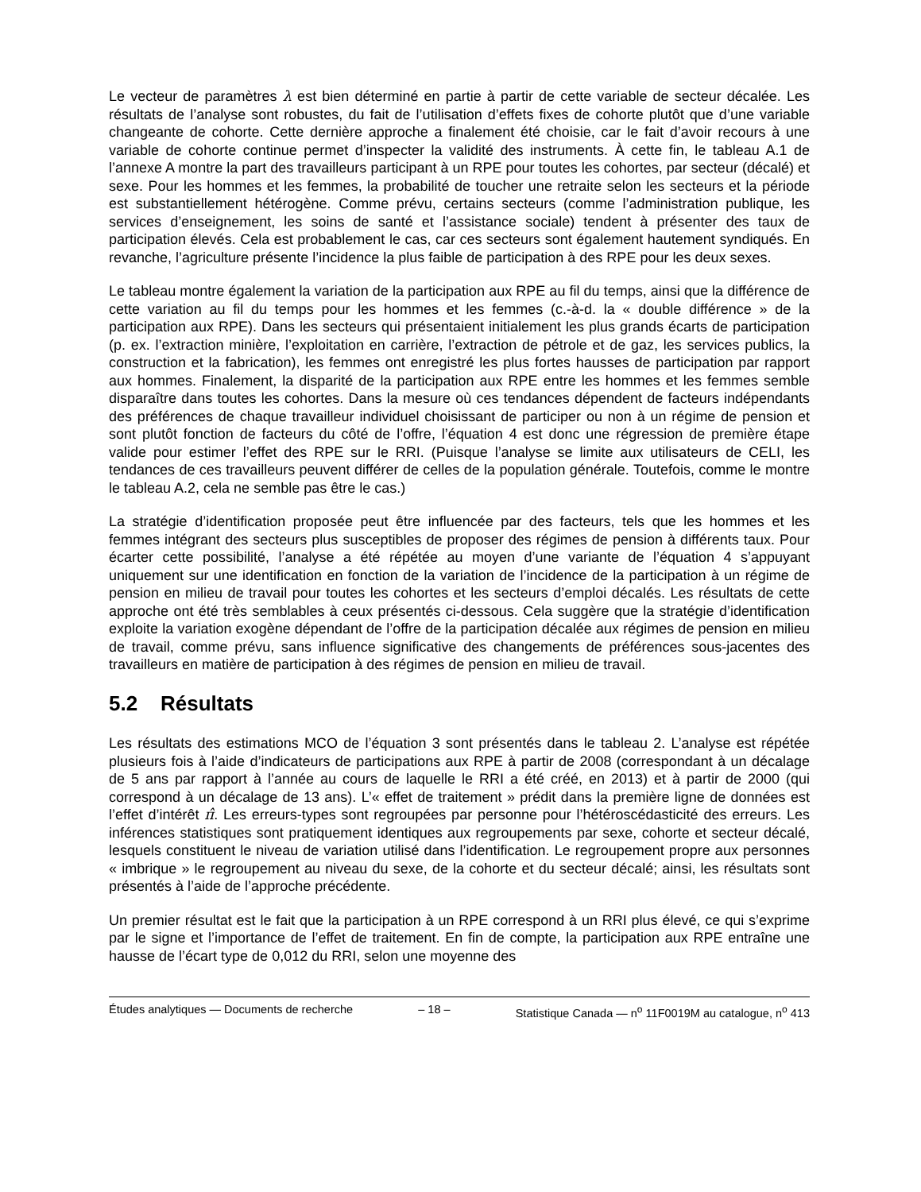Le vecteur de paramètres λ est bien déterminé en partie à partir de cette variable de secteur décalée. Les résultats de l’analyse sont robustes, du fait de l’utilisation d’effets fixes de cohorte plutôt que d’une variable changeante de cohorte. Cette dernière approche a finalement été choisie, car le fait d’avoir recours à une variable de cohorte continue permet d’inspecter la validité des instruments. À cette fin, le tableau A.1 de l’annexe A montre la part des travailleurs participant à un RPE pour toutes les cohortes, par secteur (décalé) et sexe. Pour les hommes et les femmes, la probabilité de toucher une retraite selon les secteurs et la période est substantiellement hétérogène. Comme prévu, certains secteurs (comme l’administration publique, les services d’enseignement, les soins de santé et l’assistance sociale) tendent à présenter des taux de participation élevés. Cela est probablement le cas, car ces secteurs sont également hautement syndiqués. En revanche, l’agriculture présente l’incidence la plus faible de participation à des RPE pour les deux sexes.
Le tableau montre également la variation de la participation aux RPE au fil du temps, ainsi que la différence de cette variation au fil du temps pour les hommes et les femmes (c.-à-d. la « double différence » de la participation aux RPE). Dans les secteurs qui présentaient initialement les plus grands écarts de participation (p. ex. l’extraction minière, l’exploitation en carrière, l’extraction de pétrole et de gaz, les services publics, la construction et la fabrication), les femmes ont enregistré les plus fortes hausses de participation par rapport aux hommes. Finalement, la disparité de la participation aux RPE entre les hommes et les femmes semble disparaître dans toutes les cohortes. Dans la mesure où ces tendances dépendent de facteurs indépendants des préférences de chaque travailleur individuel choisissant de participer ou non à un régime de pension et sont plutôt fonction de facteurs du côté de l’offre, l’équation 4 est donc une régression de première étape valide pour estimer l’effet des RPE sur le RRI. (Puisque l’analyse se limite aux utilisateurs de CELI, les tendances de ces travailleurs peuvent différer de celles de la population générale. Toutefois, comme le montre le tableau A.2, cela ne semble pas être le cas.)
La stratégie d’identification proposée peut être influencée par des facteurs, tels que les hommes et les femmes intégrant des secteurs plus susceptibles de proposer des régimes de pension à différents taux. Pour écarter cette possibilité, l’analyse a été répétée au moyen d’une variante de l’équation 4 s’appuyant uniquement sur une identification en fonction de la variation de l’incidence de la participation à un régime de pension en milieu de travail pour toutes les cohortes et les secteurs d’emploi décalés. Les résultats de cette approche ont été très semblables à ceux présentés ci-dessous. Cela suggère que la stratégie d’identification exploite la variation exogène dépendant de l’offre de la participation décalée aux régimes de pension en milieu de travail, comme prévu, sans influence significative des changements de préférences sous-jacentes des travailleurs en matière de participation à des régimes de pension en milieu de travail.
5.2 Résultats
Les résultats des estimations MCO de l’équation 3 sont présentés dans le tableau 2. L’analyse est répétée plusieurs fois à l’aide d’indicateurs de participations aux RPE à partir de 2008 (correspondant à un décalage de 5 ans par rapport à l’année au cours de laquelle le RRI a été créé, en 2013) et à partir de 2000 (qui correspond à un décalage de 13 ans). L’« effet de traitement » prédit dans la première ligne de données est l’effet d’intérêt π̂. Les erreurs-types sont regroupées par personne pour l’hétéroscédasticité des erreurs. Les inférences statistiques sont pratiquement identiques aux regroupements par sexe, cohorte et secteur décalé, lesquels constituent le niveau de variation utilisé dans l’identification. Le regroupement propre aux personnes « imbrique » le regroupement au niveau du sexe, de la cohorte et du secteur décalé; ainsi, les résultats sont présentés à l’aide de l’approche précédente.
Un premier résultat est le fait que la participation à un RPE correspond à un RRI plus élevé, ce qui s’exprime par le signe et l’importance de l’effet de traitement. En fin de compte, la participation aux RPE entraîne une hausse de l’écart type de 0,012 du RRI, selon une moyenne des
Études analytiques — Documents de recherche – 18 – Statistique Canada — n<sup>o</sup> 11F0019M au catalogue, n<sup>o</sup> 413